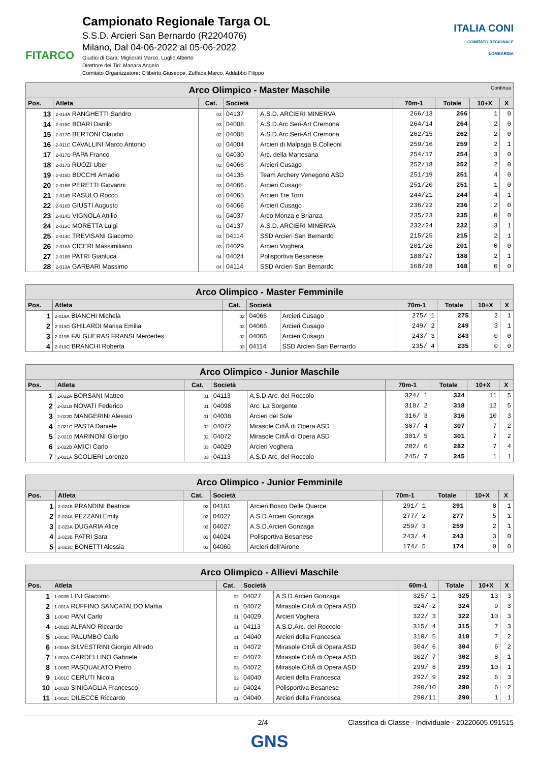FITARCO
Campionato Regionale Targa OL
S.S.D. Arcieri San Bernardo (R2204076)
Milano, Dal 04-06-2022 al 05-06-2022
Giudici di Gara: Migliorati Marco, Luglio Alberto
Direttore dei Tiri: Manara Angelo
Comitato Organizzatore: Ciliberto Giuseppe, Zuffada Marco, Addabbo Filippo
ITALIA CONI
COMITATO REGIONALE LOMBARDIA
| Arco Olimpico - Master Maschile Continua | | | | | | | | |
| --- | --- | --- | --- | --- | --- | --- | --- | --- |
| Pos. | Atleta | Cat. | Società | | 70m-1 | Totale | 10+X | X |
| 13 | 2-014A RANGHETTI Sandro | 03 | 04137 | A.S.D. ARCIERI MINERVA | 266/13 | 266 | 1 | 0 |
| 14 | 2-015C BOARI Danilo | 03 | 04008 | A.S.D.Arc.Seri-Art Cremona | 264/14 | 264 | 2 | 0 |
| 15 | 2-017C BERTONI Claudio | 02 | 04008 | A.S.D.Arc.Seri-Art Cremona | 262/15 | 262 | 2 | 0 |
| 16 | 2-011C CAVALLINI Marco Antonio | 02 | 04004 | Arcieri di Malpaga B.Colleoni | 259/16 | 259 | 2 | 1 |
| 17 | 2-017D PAPA Franco | 02 | 04030 | Arc. della Martesana | 254/17 | 254 | 3 | 0 |
| 18 | 2-017B RUOZI Uber | 02 | 04066 | Arcieri Cusago | 252/18 | 252 | 2 | 0 |
| 19 | 2-015D BUCCHI Amadio | 03 | 04135 | Team Archery Venegono ASD | 251/19 | 251 | 4 | 0 |
| 20 | 2-015B PERETTI Giovanni | 03 | 04066 | Arcieri Cusago | 251/20 | 251 | 1 | 0 |
| 21 | 2-014B RASULO Rocco | 03 | 04065 | Arcieri Tre Torri | 244/21 | 244 | 4 | 1 |
| 22 | 2-016B GIUSTI Augusto | 03 | 04066 | Arcieri Cusago | 236/22 | 236 | 2 | 0 |
| 23 | 2-014D VIGNOLA Attilio | 03 | 04037 | Arco Monza e Brianza | 235/23 | 235 | 0 | 0 |
| 24 | 2-013C MORETTA Luigi | 01 | 04137 | A.S.D. ARCIERI MINERVA | 232/24 | 232 | 3 | 1 |
| 25 | 2-014C TREVISANI Giacomo | 03 | 04114 | SSD Arcieri San Bernardo | 215/25 | 215 | 2 | 1 |
| 26 | 2-018A CICERI Massimiliano | 03 | 04029 | Arcieri Voghera | 201/26 | 201 | 0 | 0 |
| 27 | 2-018B PATRI Gianluca | 04 | 04024 | Polisportiva Besanese | 188/27 | 188 | 2 | 1 |
| 28 | 2-013A GARBARI Massimo | 04 | 04114 | SSD Arcieri San Bernardo | 168/28 | 168 | 0 | 0 |
| Arco Olimpico - Master Femminile | | | | | | | | |
| --- | --- | --- | --- | --- | --- | --- | --- | --- |
| Pos. | Atleta | Cat. | Società | | 70m-1 | Totale | 10+X | X |
| 1 | 2-019A BIANCHI Michela | 02 | 04066 | Arcieri Cusago | 275/ 1 | 275 | 2 | 1 |
| 2 | 2-019D GHILARDI Marisa Emilia | 03 | 04066 | Arcieri Cusago | 249/ 2 | 249 | 3 | 1 |
| 3 | 2-019B FALGUERAS FRANSI Mercedes | 02 | 04066 | Arcieri Cusago | 243/ 3 | 243 | 0 | 0 |
| 4 | 2-019C BRANCHI Roberta | 03 | 04114 | SSD Arcieri San Bernardo | 235/ 4 | 235 | 0 | 0 |
| Arco Olimpico - Junior Maschile | | | | | | | | |
| --- | --- | --- | --- | --- | --- | --- | --- | --- |
| Pos. | Atleta | Cat. | Società | | 70m-1 | Totale | 10+X | X |
| 1 | 2-022A BORSANI Matteo | 01 | 04113 | A.S.D.Arc. del Roccolo | 324/ 1 | 324 | 11 | 5 |
| 2 | 2-021B NOVATI Federico | 01 | 04098 | Arc. La Sorgente | 318/ 2 | 318 | 12 | 5 |
| 3 | 2-022D MANGERINI Alessio | 01 | 04038 | Arcieri del Sole | 316/ 3 | 316 | 10 | 3 |
| 4 | 2-021C PASTA Daniele | 02 | 04072 | Mirasole CittÃ di Opera ASD | 307/ 4 | 307 | 7 | 2 |
| 5 | 2-021D MARINONI Giorgio | 02 | 04072 | Mirasole CittÃ di Opera ASD | 301/ 5 | 301 | 7 | 2 |
| 6 | 2-022B AMICI Carlo | 03 | 04029 | Arcieri Voghera | 282/ 6 | 282 | 7 | 4 |
| 7 | 2-021A SCOLIERI Lorenzo | 03 | 04113 | A.S.D.Arc. del Roccolo | 245/ 7 | 245 | 1 | 1 |
| Arco Olimpico - Junior Femminile | | | | | | | | |
| --- | --- | --- | --- | --- | --- | --- | --- | --- |
| Pos. | Atleta | Cat. | Società | | 70m-1 | Totale | 10+X | X |
| 1 | 2-024B PRANDINI Beatrice | 02 | 04161 | Arcieri Bosco Delle Querce | 291/ 1 | 291 | 8 | 1 |
| 2 | 2-024A PEZZANI Emily | 02 | 04027 | A.S.D.Arcieri Gonzaga | 277/ 2 | 277 | 5 | 1 |
| 3 | 2-023A DUGARIA Alice | 03 | 04027 | A.S.D.Arcieri Gonzaga | 259/ 3 | 259 | 2 | 1 |
| 4 | 2-023B PATRI Sara | 03 | 04024 | Polisportiva Besanese | 243/ 4 | 243 | 3 | 0 |
| 5 | 2-023C BONETTI Alessia | 03 | 04060 | Arcieri dell'Airone | 174/ 5 | 174 | 0 | 0 |
| Arco Olimpico - Allievi Maschile | | | | | | | | |
| --- | --- | --- | --- | --- | --- | --- | --- | --- |
| Pos. | Atleta | Cat. | Società | | 60m-1 | Totale | 10+X | X |
| 1 | 1-003B LINI Giacomo | 02 | 04027 | A.S.D.Arcieri Gonzaga | 325/ 1 | 325 | 13 | 3 |
| 2 | 1-001A RUFFINO SANCATALDO Mattia | 01 | 04072 | Mirasole CittÃ di Opera ASD | 324/ 2 | 324 | 9 | 3 |
| 3 | 1-004D PANI Carlo | 01 | 04029 | Arcieri Voghera | 322/ 3 | 322 | 10 | 3 |
| 4 | 1-002D ALFANO Riccardo | 01 | 04113 | A.S.D.Arc. del Roccolo | 315/ 4 | 315 | 7 | 3 |
| 5 | 1-003C PALUMBO Carlo | 01 | 04040 | Arcieri della Francesca | 310/ 5 | 310 | 7 | 2 |
| 6 | 1-004A SILVESTRINI Giorgio Alfredo | 01 | 04072 | Mirasole CittÃ di Opera ASD | 304/ 6 | 304 | 6 | 2 |
| 7 | 1-002A CARDELLINO Gabriele | 02 | 04072 | Mirasole CittÃ di Opera ASD | 302/ 7 | 302 | 8 | 1 |
| 8 | 1-005D PASQUALATO Pietro | 03 | 04072 | Mirasole CittÃ di Opera ASD | 299/ 8 | 299 | 10 | 1 |
| 9 | 1-001C CERUTI Nicola | 02 | 04040 | Arcieri della Francesca | 292/ 9 | 292 | 6 | 3 |
| 10 | 1-002B SINIGAGLIA Francesco | 03 | 04024 | Polisportiva Besanese | 290/10 | 290 | 6 | 2 |
| 11 | 1-002C DILECCE Riccardo | 01 | 04040 | Arcieri della Francesca | 290/11 | 290 | 1 | 1 |
2/4 Classifica di Classe - Individuale - 20220605.091515
GNS